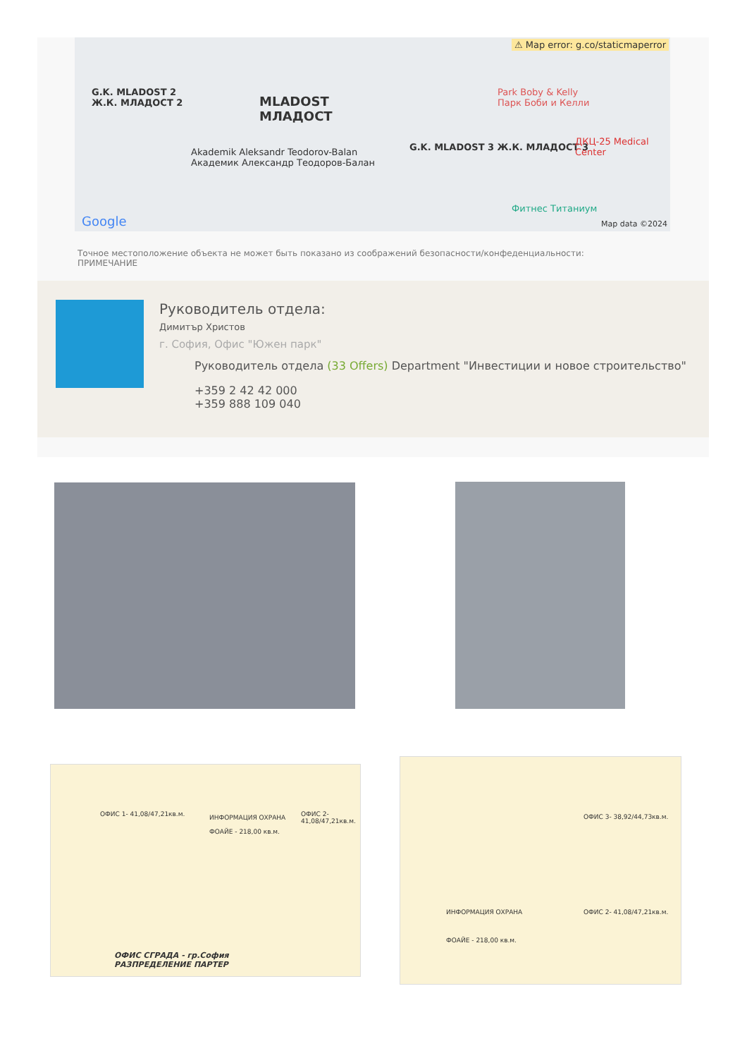⚠ Map error: g.co/staticmaperror
G.K. MLADOST 2
Ж.К. МЛАДОСТ 2 MLADOST
МЛАДОСТ
Park Boby & Kelly
Парк Боби и Келли
Akademik Aleksandr Teodorov-Balan
Академик Александр Теодоров-Балан
G.K. MLADOST 3 Ж.К. МЛАДОСТ 3
ДКЦ-25 Medical Center
Фитнес Титаниум
Google Map data ©2024
Точное местоположение объекта не может быть показано из соображений безопасности/конфеденциальности: ПРИМЕЧАНИЕ
Руководитель отдела:
Димитър Христов
г. София, Офис "Южен парк"
Руководитель отдела (33 Offers) Department "Инвестиции и новое строительство"
+359 2 42 42 000
+359 888 109 040
ОФИС СГРАДА - гр.София
РАЗПРЕДЕЛЕНИЕ ПАРТЕР
ОФИС 1- 41,08/47,21кв.м. ОФИС 2- 41,08/47,21кв.м. ИНФОРМАЦИЯ ОХРАНА
ФОАЙЕ - 218,00 кв.м.
ОФИС 3- 38,92/44,73кв.м.
ОФИС 2- 41,08/47,21кв.м. ИНФОРМАЦИЯ ОХРАНА
ФОАЙЕ - 218,00 кв.м.